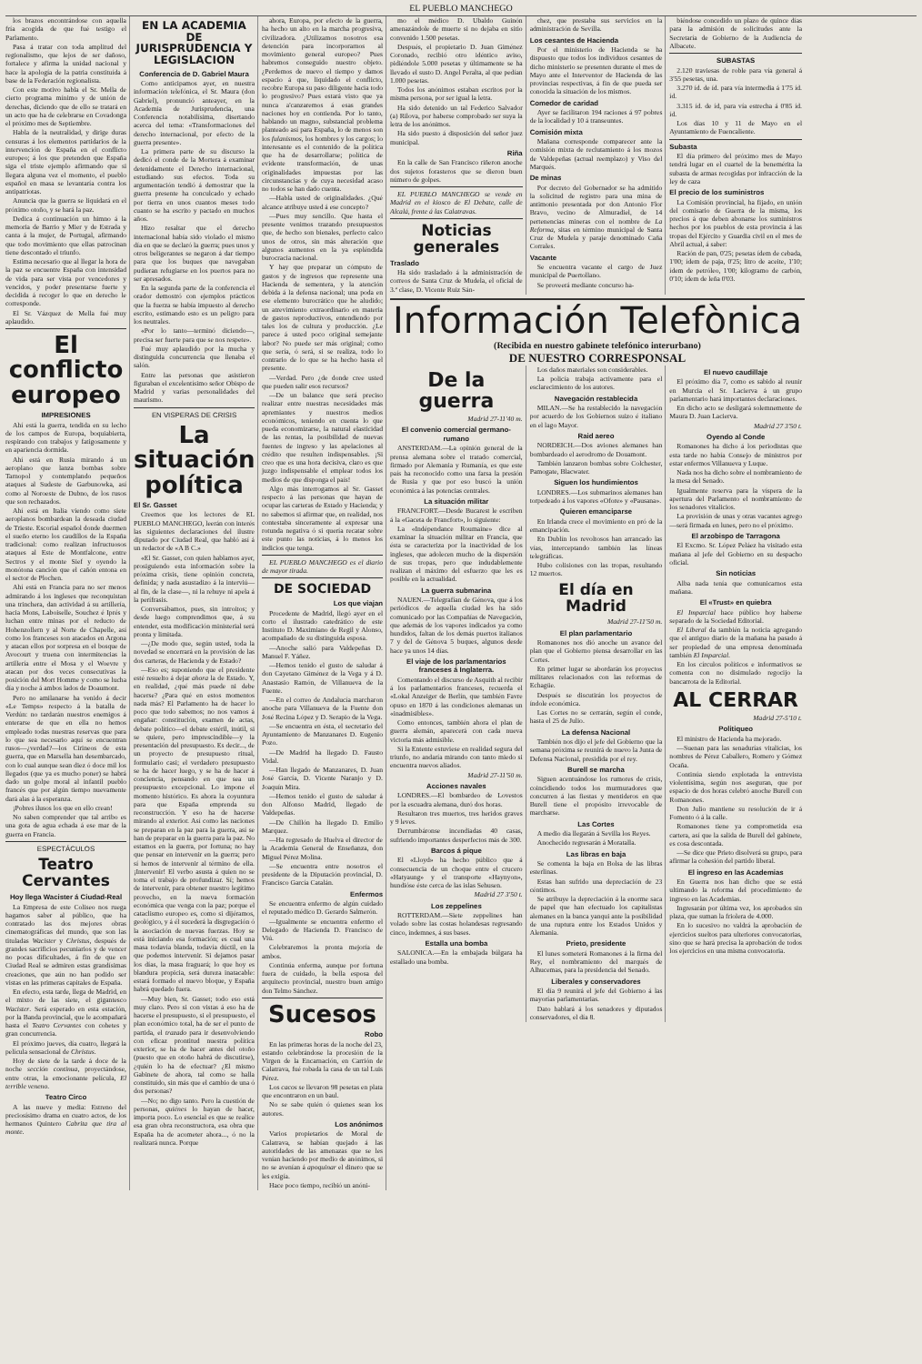EL PUEBLO MANCHEGO
los brazos encontrándose con aquella fría acogida de que fué testigo el Parlamento.
Pasa á tratar con toda amplitud del regionalismo, que lejos de ser dañoso, fortalece y afirma la unidad nacional y hace la apología de la patria constituída á base de la Federación regionalista.
Con este motivo habla el Sr. Mella de cierto programa mínimo y de unión de derechas, diciendo que de ello se tratará en un acto que ha de celebrarse en Covadonga el próximo mes de Septiembre.
Habla de la neutralidad, y dirige duras censuras á los elementos partidarios de la intervención de España en el conflicto europeo; á los que pretenden que España siga el triste ejemplo afirmando que si llegara alguna vez el momento, el pueblo español en masa se levantaría contra los antipatriotas.
Anuncia que la guerra se liquidará en el próximo otoño, y se hará la paz.
Dedica á continuación un himno á la memoria de Barrio y Mier y de Estrada y canta á la mujer, de Portugal, afirmando que todo movimiento que ellas patrocinan tiene descontado el triunfo.
Estima necesario que al llegar la hora de la paz se encuentre España con intensidad de vida para ser vista por vencedores y vencidos, y poder presentarse fuerte y decidida á recoger lo que en derecho le corresponde.
El Sr. Vázquez de Mella fué muy aplaudido.
El conflicto europeo
IMPRESIONES
Ahí está la guerra, tendida en su lecho de los campos de Europa, boquiabierta, respirando con trabajos y fatigosamente y en apariencia dormida.
Ahí está en Rusia mirando á un aeroplano que lanza bombas sobre Tarnopol y contemplando pequeños ataques al Sudeste de Garbunowka, así como al Noroeste de Dubno, de los rusos que son rechazados.
Ahí está en Italia viendo como siete aeroplanos bombardean la deseada ciudad de Trieste. Escorial español donde duermen el sueño eterno los caudillos de la España tradicional: como realizan infructuosos ataques al Este de Montfalcone, entre Sectros y el monte Sief y oyendo la monótona canción que el cañón entona en el sector de Plochen.
Ahí está en Francia para no ser menos admirando á los ingleses que reconquistan una trinchera, dan actividad á su artillería, hacia Mons, Laboiselle, Souchez é Iprés y luchan entre minas por el reducto de Hohenzollern y al Norte de Chapelle, así como los franceses son atacados en Argona y atacan ellos por sorpresa en el bosque de Avocourt y truena con intermitencias la artillería entre el Mosa y el Woevre y atacan por dos veces consecutivas la posición del Mort Homme y como se lucha día y noche á ambos lados de Doaumont.
Pero no amilanarse ha venido á decir «Le Temps» respecto á la batalla de Verdún: no tardarán nuestros enemigos á enterarse de que en ella no hemos empleado todas nuestras reservas que para lo que sea necesario aquí se encuentran rusos—¿verdad?—los Cirineos de esta guerra, que en Marsella han desembarcado, con lo cual aunque sean diez ó doce mil los llegados (que ya es mucho poner) se habrá dado un golpe moral al infantil pueblo francés que por algún tiempo nuevamente dará alas á la esperanza.
¡Pobres ilusos los que en ello crean!
No saben comprender que tal arribo es una gota de agua echada á ese mar de la guerra en Francia.
ESPECTÁCULOS
Teatro Cervantes
Hoy llega Wacister á Ciudad-Real
La Empresa de este Coliseo nos ruega hagamos saber al público, que ha contratado las dos mejores obras cinematográficas del mundo, que son las tituladas Wacister y Christus, después de grandes sacrificios pecuniarios y de vencer no pocas dificultades, á fin de que en Ciudad Real se admiren estas grandísimas creaciones, que aún no han podido ser vistas en las primeras capitales de España.
En efecto, esta tarde, llega de Madrid, en el mixto de las siete, el gigantesco Wacister. Será esperado en esta estación, por la Banda provincial, que le acompañará hasta el Teatro Cervantes con cohetes y gran concurrencia.
El próximo jueves, día cuatro, llegará la película sensacional de Christus.
Hoy de siete de la tarde á doce de la noche sección continua, proyectándose, entre otras, la emocionante película, El terrible veneno.
Teatro Circo
A las nueve y media: Estreno del preciosísimo drama en cuatro actos, de los hermanos Quintero Cabrita que tira al monte.
EN LA ACADEMIA
DE JURISPRUDENCIA Y LEGISLACION
Conferencia de D. Gabriel Maura
Como anticipamos ayer, en nuestra información telefónica, el Sr. Maura (don Gabriel), pronunció anteayer, en la Academia de Jurisprudencia, una Conferencia notabilísima, disertando acerca del tema: «Transformaciones del derecho internacional, por efecto de la guerra presente».
La primera parte de su discurso la dedicó el conde de la Mortera á examinar detenidamente el Derecho internacional, estudiando sus efectos. Toda su argumentación tendió á demostrar que la guerra presente ha conculcado y echado por tierra en unos cuantos meses todo cuanto se ha escrito y pactado en muchos años.
Hizo resaltar que el derecho internacional había sido violado el mismo día en que se declaró la guerra; pues unos y otros beligerantes se negaron á dar tiempo para que los buques que navegaban pudieran refugiarse en los puertos para no ser apresados.
En la segunda parte de la conferencia el orador demostró con ejemplos prácticos que la fuerza se había impuesto al derecho escrito, estimando esto es un peligro para los neutrales.
«Por lo tanto—terminó diciendo—, precisa ser fuerte para que se nos respete».
Fué muy aplaudido por la mucha y distinguida concurrencia que llenaba el salón.
Entre las personas que asistieron figuraban el excelentísimo señor Obispo de Madrid y varias personalidades del maurismo.
EN VISPERAS DE CRISIS
La situación política
El Sr. Gasset
Creemos que los lectores de EL PUEBLO MANCHEGO, leerán con interés las siguientes declaraciones del ilustre diputado por Ciudad Real, que habló así á un redactor de «A B C.»
«El Sr. Gasset, con quien hablamos ayer, prosiguiendo esta información sobre la próxima crisis, tiene opinión concreta, definida; y nada asustadizo á la interviú—al fin, de la clase—, ni la rehuye ni apela á la perífrasis.
Conversábamos, pues, sin introitos; y desde luego comprendimos que, á su entender, esta modificación ministerial será pronta y limitada.
—¿De modo que, según usted, toda la novedad se encerrará en la provisión de las dos carteras, de Hacienda y de Estado?
—Eso es; suponiendo que el presidente esté resuelto á dejar ahora la de Estado. Y, en realidad, ¿qué más puede ni debe hacerse? ¿Para qué en estos momentos nada más? El Parlamento ha de hacer lo poco que todo sabemos; no nos vamos á engañar: constitución, examen de actas, debate político—el debate estéril, inútil, si se quiere, pero imprescindible—y la presentación del presupuesto. Es decir..., de un proyecto de presupuesto ritual, formulario casi; el verdadero presupuesto se ha de hacer luego, y se ha de hacer á conciencia, pensando en que sea un presupuesto excepcional. Lo impone el momento histórico. Es ahora la coyuntura para que España emprenda su reconstrucción. Y eso ha de hacerse mirando al exterior. Así como las naciones se preparan en la paz para la guerra, así se han de preparar en la guerra para la paz. No estamos en la guerra, por fortuna; no hay que pensar en intervenir en la guerra; pero sí hemos de intervenir al término de ella. ¡Intervenir! El verbo asusta á quien no se toma el trabajo de profundizar. Sí; hemos de intervenir, para obtener nuestro legítimo provecho, en la nueva formación económica que venga con la paz; porque el cataclismo europeo es, como si dijéramos, geológico, y á él sucederá la disgregación ó la asociación de nuevas fuerzas. Hoy se está iniciando esa formación; es cual una masa todavía blanda, todavía dúctil, en la que podemos intervenir. Si dejamos pasar los días, la masa fraguará; lo que hoy es blandura propicia, será dureza inatacable: estará formado el nuevo bloque, y España habrá quedado fuera.
—Muy bien, Sr. Gasset; todo eso está muy claro. Pero si con vistas á eso ha de hacerse el presupuesto, si el presupuesto, el plan económico total, ha de ser el punto de partida, el trazado para ir desenvolviendo con eficaz prontitud nuestra política exterior, se ha de hacer antes del otoño (puesto que en otoño habrá de discutirse), ¿quién lo ha de efectuar? ¿El mismo Gabinete de ahora, tal como se halla constituido, sin más que el cambio de una ó dos personas?
—No; no digo tanto. Pero la cuestión de personas, quiénes lo hayan de hacer, importa poco. Lo esencial es que se realice esa gran obra reconstructora, esa obra que España ha de acometer ahora..., ó no la realizará nunca. Porque
ahora, Europa, por efecto de la guerra, ha hecho un alto en la marcha progresiva, civilizadora. ¿Utilizamos nosotros esa detención para incorporarnos al movimiento general europeo? Pues habremos conseguido nuestro objeto. ¿Perdemos de nuevo el tiempo y damos espacio á que, liquidado el conflicto, recobre Europa su paso diligente hacia todo lo progresivo? Pues estará visto que ya nunca a'canzaremos á esas grandes naciones hoy en contienda. Por lo tanto, hablando un magno, substancial problema planteado así para España, lo de menos son los fulanismos, los hombres y los cargos; lo interesante es el contenido de la política que ha de desarrollarse; política de evidente transformación, de unas originalidades impuestas por las circunstancias y de cuya necesidad acaso no todos se han dado cuenta.
—Habla usted de originalidades. ¿Qué alcance atribuye usted á ese concepto?
—Pues muy sencillo. Que hasta el presente venimos trazando presupuestos que, de hecho son bienales, perfecto calco unos de otros, sin más alteración que algunos aumentos en la ya espléndida burocracia nacional.
Y hay que preparar un cómputo de gastos y de ingresos que represente una Hacienda de sementera, y la atención debida á la defensa nacional; una poda en ese elemento burocrático que he aludido; un atrevimiento extraordinario en materia de gastos reproductivos, entendiendo por tales los de cultura y producción. ¿Le parece á usted poco original semejante labor? No puede ser más original; como que sería, ó será, si se realiza, todo lo contrario de lo que se ha hecho hasta el presente.
—Verdad. Pero ¿de donde cree usted que pueden salir esos recursos?
—De un balance que será preciso realizar entre nuestras necesidades más apremiantes y nuestros medios económicos, teniendo en cuenta lo que pueda economizarse, la natural elasticidad de las rentas, la posibilidad de nuevas fuentes de ingreso y las apelaciones al crédito que resulten indispensables. ¡Si creo que es una hora decisiva, claro es que juzgo indispensable el emplear todos los medios de que disponga el país!
Algo más interrogamos al Sr. Gasset respecto á las personas que hayan de ocupar las carteras de Estado y Hacienda; y no sabemos si afirmar que, en realidad, nos contestaba sinceramente al expresar una rotunda negativa ó si quería recatar sobre este punto las noticias, á lo menos los indicios que tenga.
EL PUEBLO MANCHEGO es el diario de mayor tirada.
DE SOCIEDAD
Los que viajan
Procedente de Madrid, llegó ayer en el corto el ilustrado catedrático de este Instituto D. Maximiano de Regil y Alonso, acompañado de su distinguida esposa.
—Anoche salió para Valdepeñas D. Manuel F. Yáñez.
—Hemos tenido el gusto de saludar á don Cayetano Giménez de la Vega y á D. Anastasio Ramón, de Villanueva de la Fuente.
—En el correo de Andalucía marcharon anoche para Villanueva de la Fuente don José Recina López y D. Serapio de la Vega.
—Se encuentra en ésta, el secretario del Ayuntamiento de Manzanares D. Eugenio Pozo.
—De Madrid ha llegado D. Fausto Vidal.
—Han llegado de Manzanares, D. Juan José García, D. Vicente Naranjo y D. Joaquín Mira.
—Hemos tenido el gusto de saludar á don Alfonso Madrid, llegado de Valdepeñas.
—De Chillón ha llegado D. Emilio Marquez.
—Ha regresado de Huelva el director de la Academia General de Enseñanza, don Miguel Pérez Molina.
—Se encuentra entre nosotros el presidente de la Diputación provincial, D. Francisco García Catalán.
Enfermos
Se encuentra enfermo de algún cuidado el reputado médico D. Gerardo Salmerón.
—Igualmente se encuentra enfermo el Delegado de Hacienda D. Francisco de Viú.
Celebraremos la pronta mejoría de ambos.
Continúa enferma, aunque por fortuna fuera de cuidado, la bella esposa del arquitecto provincial, nuestro buen amigo don Telmo Sánchez.
Sucesos
Robo
En las primeras horas de la noche del 23, estando celebrándose la procesión de la Virgen de la Encarnación, en Carrión de Calatrava, fué robada la casa de un tal Luis Pérez.
Los cacos se llevaron 98 pesetas en plata que encontraron en un baul.
No se sabe quién ó quienes sean los autores.
Los anónimos
Varios propietarios de Moral de Calatrava, se habían quejado á las autoridades de las amenazas que se les venían haciendo por medio de anónimos, si no se avenían á apoquinar el dinero que se les exigía.
Hace poco tiempo, recibió un anóni-
mo el médico D. Ubaldo Guinón amenazándole de muerte si no dejaba en sitio convenido 1.500 pesetas.
Después, el propietario D. Juan Giménez Coronado, recibió otro idéntico aviso, pidiéndole 5.000 pesetas y últimamente se ha llevado el susto D. Angel Peralta, al que pedían 1.000 pesetas.
Todos los anónimos estaban escritos por la misma persona, por ser igual la letra.
Ha sido detenido un tal Federico Salvador (a) Rilova, por haberse comprobado ser suya la letra de los anónimos.
Ha sido puesto á disposición del señor juez municipal.
Riña
En la calle de San Francisco riñeron anoche dos sujetos forasteros que se dieron buen número de golpes.
EL PUEBLO MANCHEGO se vende en Madrid en el kiosco de El Debate, calle de Alcalá, frente á las Calatravas.
Noticias generales
Traslado
Ha sido trasladado á la administración de correos de Santa Cruz de Mudela, el oficial de 3.ª clase, D. Vicente Ruiz Sán-
chez, que prestaba sus servicios en la administración de Sevilla.
Los cesantes de Hacienda
Por el ministerio de Hacienda se ha dispuesto que todos los individuos cesantes de dicho ministerio se presenten durante el mes de Mayo ante el Interventor de Hacienda de las provincias respectivas, á fin de que pueda ser conocida la situación de los mismos.
Comedor de caridad
Ayer se facilitaron 194 raciones á 97 pobres de la localidad y 10 á transeuntes.
Comisión mixta
Mañana corresponde comparecer ante la comisión mixta de reclutamiento á los mozos de Valdepeñas (actual reemplazo) y Viso del Marqués.
De minas
Por decreto del Gobernador se ha admitido la solicitud de registro para una mina de antimonio presentada por don Antonio Flor Bravo, vecino de Almuradiel, de 14 pertenencias mineras con el nombre de La Reforma, sitas en término municipal de Santa Cruz de Mudela y paraje denominado Caña Corrales.
Vacante
Se encuentra vacante el cargo de Juez municipal de Puertollano.
Se proveerá mediante concurso ha-
biéndose concedido un plazo de quince días para la admisión de solicitudes ante la Secretaría de Gobierno de la Audiencia de Albacete.
SUBASTAS
2.120 traviesas de roble para vía general á 3'55 pesetas, una.
3.270 íd. de íd. para vía intermedia á 1'75 íd. íd.
3.315 íd. de íd, para vía estrecha á 0'85 íd. íd.
Los días 10 y 11 de Mayo en el Ayuntamiento de Fuencaliente.
Subasta
El día primero del próximo mes de Mayo tendrá lugar en el cuartel de la benemérita la subasta de armas recogidas por infracción de la ley de caza
El precio de los suministros
La Comisión provincial, ha fijado, en unión del comisario de Guerra de la misma, los precios á que deben abonarse los suministros hechos por los pueblos de esta provincia á las tropas del Ejército y Guardia civil en el mes de Abril actual, á saber:
Ración de pan, 0'25; pesetas ídem de cebada, 1'00; ídem de paja, 0'25; litro de aceite, 1'10; ídem de petróleo, 1'00; kilogramo de carbón, 0'10; ídem de leña 0'03.
Información Telefònica
(Recibida en nuestro gabinete telefónico interurbano)
DE NUESTRO CORRESPONSAL
De la guerra
Madrid 27-11'40 m.
El convenio comercial germano-rumano
ANSTERDAM.—La opinión general de la prensa alemana sobre el tratado comercial, firmado por Alemania y Rumanía, es que este país ha reconocido como una farsa la presión de Rusia y que por eso buscó la unión económica á las potencias centrales.
La situación militar
FRANCFORT.—Desde Bucarest le escriben á la «Gaceta de Francfort», lo siguiente:
La «Indépendance Roumaine» dice al examinar la situación militar en Francia, que ésta se caracteriza por la inactividad de los ingleses, que adolecen mucho de la dispersión de sus tropas, pero que indudablemente realizan el máximo del esfuerzo que les es posible en la actualidad.
La guerra submarina
NAUEN.—Telegrafían de Génova, que á los periódicos de aquella ciudad les ha sido comunicado por las Compañías de Navegación, que además de los vapores indicados ya como hundidos, faltan de los demás puertos italianos 7 y del de Génova 5 buques, algunos desde hace ya unos 14 días.
El viaje de los parlamentarios franceses á Inglaterra.
Comentando el discurso de Asquith al recibir á los parlamentarios franceses, recuerda el «Lokal Anzeiger de Berlín, que también Favre opuso en 1870 á las condiciones alemanas un «inadmisibles».
Como entonces, también ahora el plan de guerra alemán, aparecerá con cada nueva victoria más admisible.
Si la Entente estuviese en realidad segura del triunfo, no andaría mirando con tanto miedo si encuentra nuevos aliados.
Madrid 27-11'50 m.
Acciones navales
LONDRES.—El bombardeo de Lovestos por la escuadra alemana, duró dos horas.
Resultaron tres muertos, tres heridos graves y 9 leves.
Derrumbáronse incendiadas 40 casas, sufriendo importantes desperfectos más de 300.
Barcos á pique
El «Lloyd» ha hecho público que á consecuencia de un choque entre el crucero «Hatyaung» y el transporte «Haynyon», hundióse éste cerca de las islas Sehusen.
Madrid 27 3'50 t.
Los zeppelines
ROTTERDAM.—Siete zeppelines han volado sobre las costas holandesas regresando cinco, indemnes, á sus bases.
Estalla una bomba
SALONICA.—En la embajada búlgara ha estallado una bomba.
Los daños materiales son considerables.
La policía trabaja activamente para el esclarecimiento de los autores.
Navegación restablecida
MILAN.—Se ha restablecido la navegación por acuerdo de los Gobiernos suizo é italiano en el lago Mayor.
Raid aereo
NORDEICH.—Dos aviones alemanes han bombardeado el aerodromo de Douamont.
También lanzaron bombas sobre Colchester, Pamogate, Blacwater.
Siguen los hundimientos
LONDRES.—Los submarinos alemanes han torpedeado á los vapores «Ofore» y «Pausana».
Quieren emanciparse
En Irlanda crece el movimiento en pró de la emancipación.
En Dublín los revoltosos han arrancado las vías, interceptando también las líneas telegráficas.
Hubo colisiones con las tropas, resultando 12 muertos.
El día en Madrid
Madrid 27-11'50 m.
El plan parlamentario
Romanones nos dió anoche un avance del plan que el Gobierno piensa desarrollar en las Cortes.
En primer lugar se abordarán los proyectos militares relacionados con las reformas de Echagüe.
Después se discutirán los proyectos de índole económica.
Las Cortes no se cerrarán, según el conde, hasta el 25 de Julio.
La defensa Nacional
También nos dijo el jefe del Gobierno que la semana próxima se reunirá de nuevo la Junta de Defensa Nacional, presidida por el rey.
Burell se marcha
Siguen acentuándose los rumores de crisis, coincidiendo todos los murmuradores que concurren á las fiestas y mentideros en que Burell tiene el propósito irrevocable de marcharse.
Las Cortes
A medio día llegarán á Sevilla los Reyes.
Anochecido regresarán á Moratalla.
Las libras en baja
Se comenta la baja en Bolsa de las libras esterlinas.
Estas han sufrido una depreciación de 23 céntimos.
Se atribuye la depreciación á la enorme saca de papel que han efectuado los capitalistas alemanes en la banca yanqui ante la posibilidad de una ruptura entre los Estados Unidos y Alemania.
Prieto, presidente
El lunes someterá Romanones á la firma del Rey, el nombramiento del marqués de Alhucemas, para la presidencia del Senado.
Liberales y conservadores
El día 9 reunirá el jefe del Gobierno á las mayorías parlamentarias.
Dato hablará á los senadores y diputados conservadores, el día 8.
El nuevo caudillaje
El próximo día 7, como es sabido al reunir en Murcia el Sr. Lacierva á un grupo parlamentario hará importantes declaraciones.
En dicho acto se desligará solemnemente de Maura D. Juan Lacierva.
Madrid 27 3'50 t.
Oyendo al Conde
Romanones ha dicho á los periodistas que esta tarde no había Consejo de ministros por estar enfermos Villanueva y Luque.
Nada nos ha dicho sobre el nombramiento de la mesa del Senado.
Igualmente reserva para la víspera de la apertura del Parlamento el nombramiento de los senadores vitalicios.
La provisión de unas y otras vacantes agrego—será firmada en lunes, pero no el próximo.
El arzobispo de Tarragona
El Excmo. Sr. López Peláez ha visitado esta mañana al jefe del Gobierno en su despacho oficial.
Sin noticias
Alba nada tenía que comunicarnos esta mañana.
El «Trust» en quiebra
El Imparcial hace público hoy haberse separado de la Sociedad Editorial.
El Liberal da también la noticia agregando que el antiguo diario de la mañana ha pasado á ser propiedad de una empresa denominada también El Imparcial.
En los círculos políticos e informativos se comenta con no disimulado regocijo la bancarrota de la Editorial.
AL CERRAR
Madrid 27-5'10 t.
Politiqueo
El ministro de Hacienda ha mejorado.
—Suenan para las senadurías vitalicias, los nombres de Pérez Caballero, Romero y Gómez Ocaña.
Continúa siendo explotada la entrevista violentísima, según nos aseguran, que por espacio de dos horas celebró anoche Burell con Romanones.
Don Julio mantiene su resolución de ir á Fomento ó á la calle.
Romanones tiene ya comprometida esa cartera, así que la salida de Burell del gabinete, es cosa descontada.
—Se dice que Prieto disolverá su grupo, para afirmar la cohesión del partido liberal.
El ingreso en las Academias
En Guerra nos han dicho que se está ultimando la reforma del procedimiento de ingreso en las Academias.
Ingresarán por última vez, los aprobados sin plaza, que suman la friolera de 4.000.
En lo sucesivo no valdrá la aprobación de ejercicios sueltos para ulteriores convocatorias, sino que se hará precisa la aprobación de todos los ejercicios en una misma convocatoria.